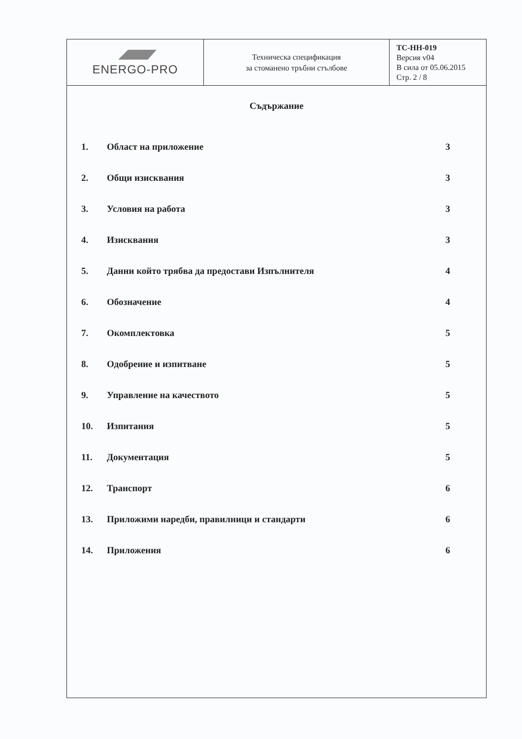| ENERGO-PRO | Техническа спецификация за стоманено тръбни стълбове | TC-HH-019 Версия v04 В сила от 05.06.2015 Стр. 2 / 8 |
Съдържание
| 1. | Област на приложение | 3 |
| 2. | Общи изисквания | 3 |
| 3. | Условия на работа | 3 |
| 4. | Изисквания | 3 |
| 5. | Данни който трябва да предостави Изпълнителя | 4 |
| 6. | Обозначение | 4 |
| 7. | Окомплектовка | 5 |
| 8. | Одобрение и изпитване | 5 |
| 9. | Управление на качеството | 5 |
| 10. | Изпитания | 5 |
| 11. | Документация | 5 |
| 12. | Транспорт | 6 |
| 13. | Приложими наредби, правилници и стандарти | 6 |
| 14. | Приложения | 6 |